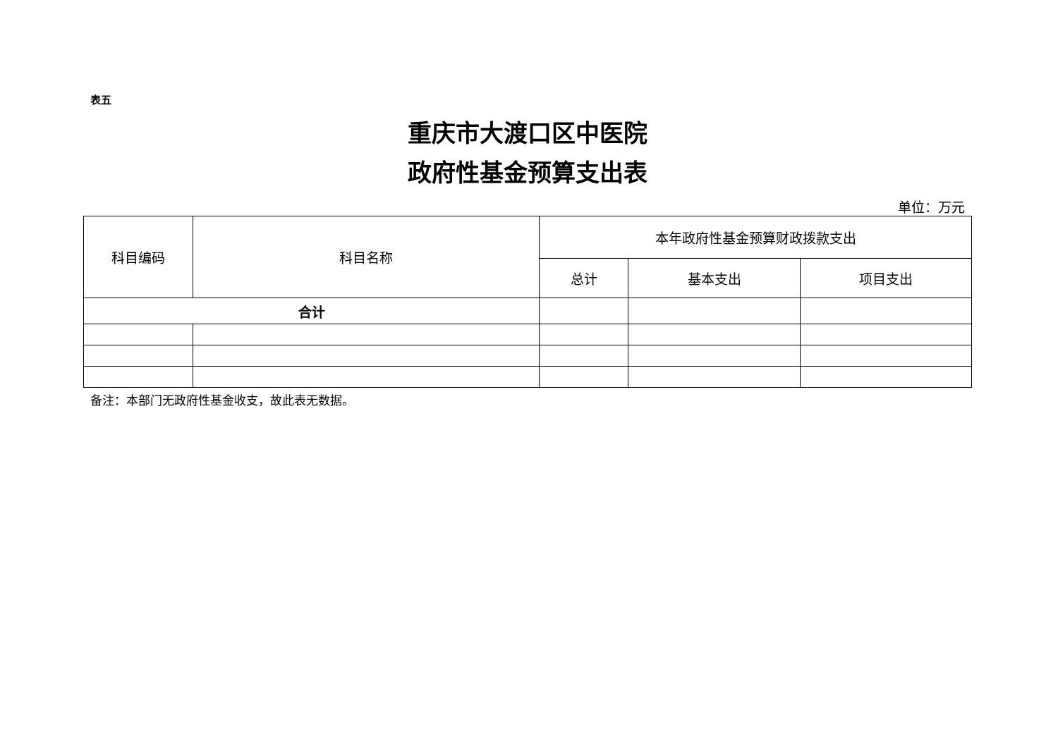表五
重庆市大渡口区中医院
政府性基金预算支出表
单位：万元
| 科目编码 | 科目名称 | 本年政府性基金预算财政拨款支出 | | |
| --- | --- | --- | --- | --- |
| | | 总计 | 基本支出 | 项目支出 |
| 合计 | | | | |
备注：本部门无政府性基金收支，故此表无数据。